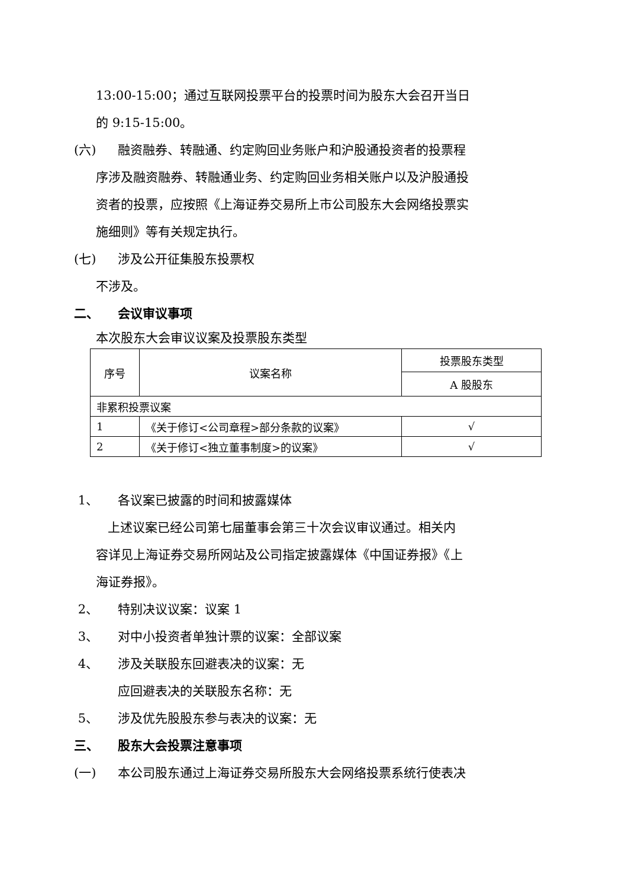13:00-15:00；通过互联网投票平台的投票时间为股东大会召开当日
的 9:15-15:00。
(六) 融资融券、转融通、约定购回业务账户和沪股通投资者的投票程
序涉及融资融券、转融通业务、约定购回业务相关账户以及沪股通投
资者的投票，应按照《上海证券交易所上市公司股东大会网络投票实
施细则》等有关规定执行。
(七) 涉及公开征集股东投票权
不涉及。
二、 会议审议事项
本次股东大会审议议案及投票股东类型
| 序号 | 议案名称 | 投票股东类型 |
| | | A 股股东 |
| 非累积投票议案 | | |
| 1 | 《关于修订<公司章程>部分条款的议案》 | √ |
| 2 | 《关于修订<独立董事制度>的议案》 | √ |
1、 各议案已披露的时间和披露媒体
上述议案已经公司第七届董事会第三十次会议审议通过。相关内
容详见上海证券交易所网站及公司指定披露媒体《中国证券报》《上
海证券报》。
2、 特别决议议案：议案 1
3、 对中小投资者单独计票的议案：全部议案
4、 涉及关联股东回避表决的议案：无
应回避表决的关联股东名称：无
5、 涉及优先股股东参与表决的议案：无
三、 股东大会投票注意事项
(一) 本公司股东通过上海证券交易所股东大会网络投票系统行使表决